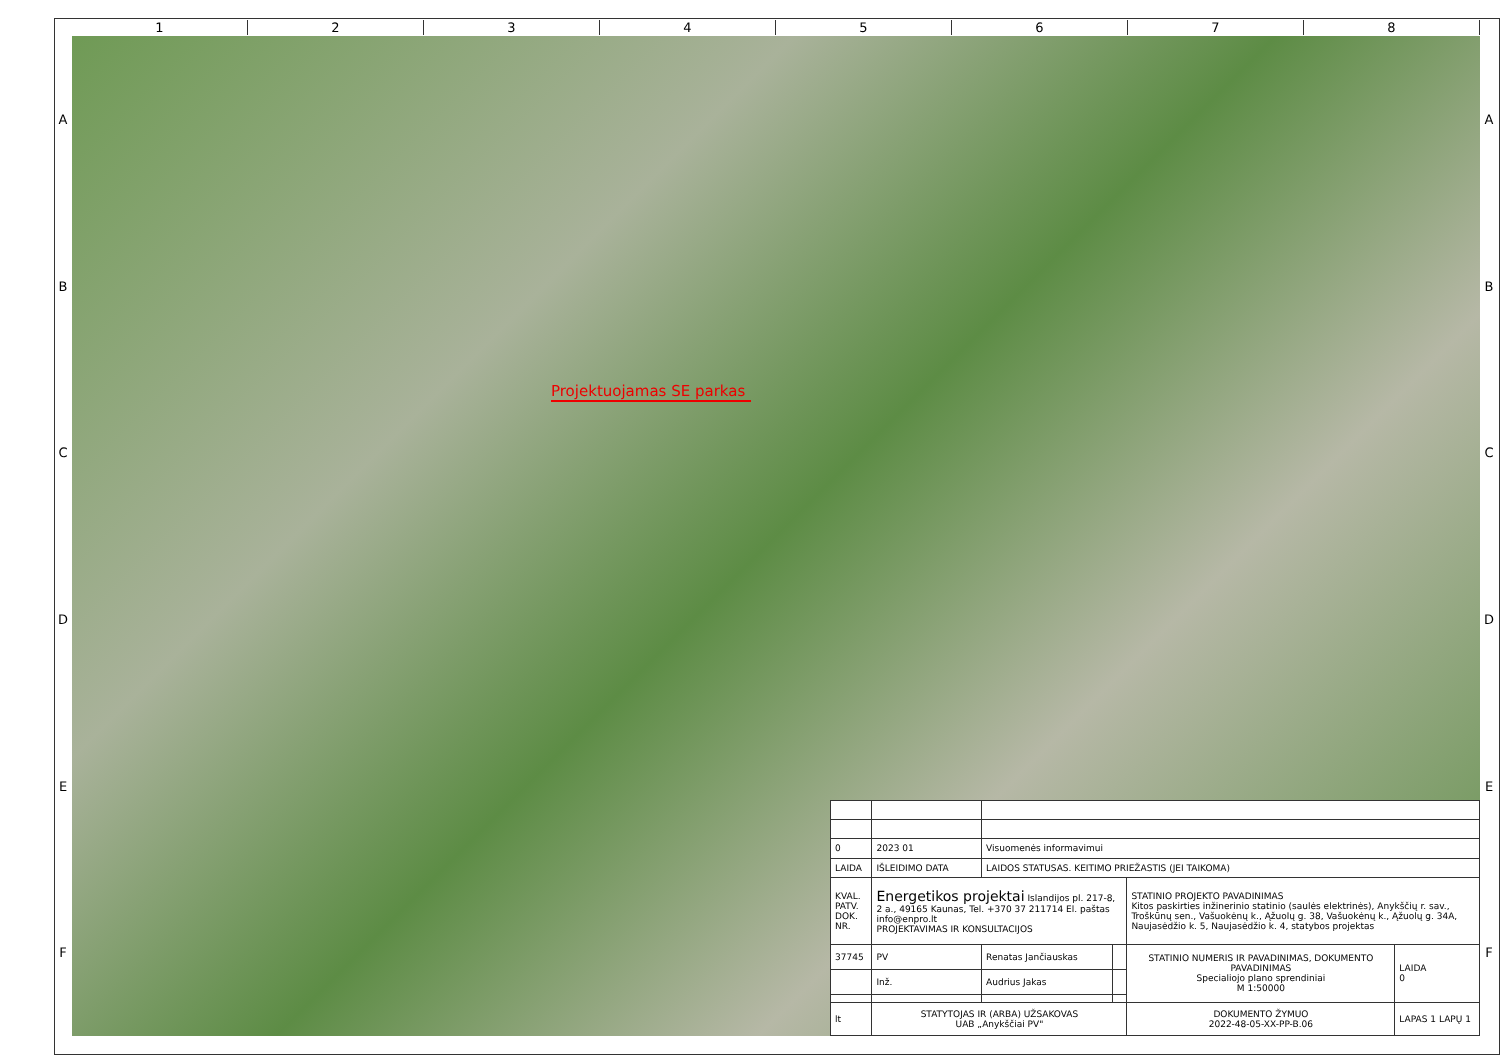1 2 3 4 5 6 7 8
A
B
C
D
E
F
A
B
C
D
E
F
Projektuojamas SE parkas
| 0 | 2023 01 | Visuomenės informavimui | | | |
| LAIDA | IŠLEIDIMO DATA | LAIDOS STATUSAS. KEITIMO PRIEŽASTIS (JEI TAIKOMA) | | | |
| KVAL. PATV. DOK. NR. | Energetikos projektai Islandijos pl. 217-8, 2 a., 49165 Kaunas, Tel. +370 37 211714 El. paštas info@enpro.lt PROJEKTAVIMAS IR KONSULTACIJOS | | | STATINIO PROJEKTO PAVADINIMAS Kitos paskirties inžinerinio statinio (saulės elektrinės), Anykščių r. sav., Troškūnų sen., Vašuokėnų k., Ąžuolų g. 38, Vašuokėnų k., Ąžuolų g. 34A, Naujasėdžio k. 5, Naujasėdžio k. 4, statybos projektas | |
| 37745 | PV | Renatas Jančiauskas | | STATINIO NUMERIS IR PAVADINIMAS, DOKUMENTO PAVADINIMAS Specialiojo plano sprendiniai M 1:50000 | LAIDA 0 |
| | Inž. | Audrius Jakas | | | |
| lt | STATYTOJAS IR (ARBA) UŽSAKOVAS UAB „Anykščiai PV" | | | DOKUMENTO ŽYMUO 2022-48-05-XX-PP-B.06 | LAPAS 1 LAPŲ 1 |